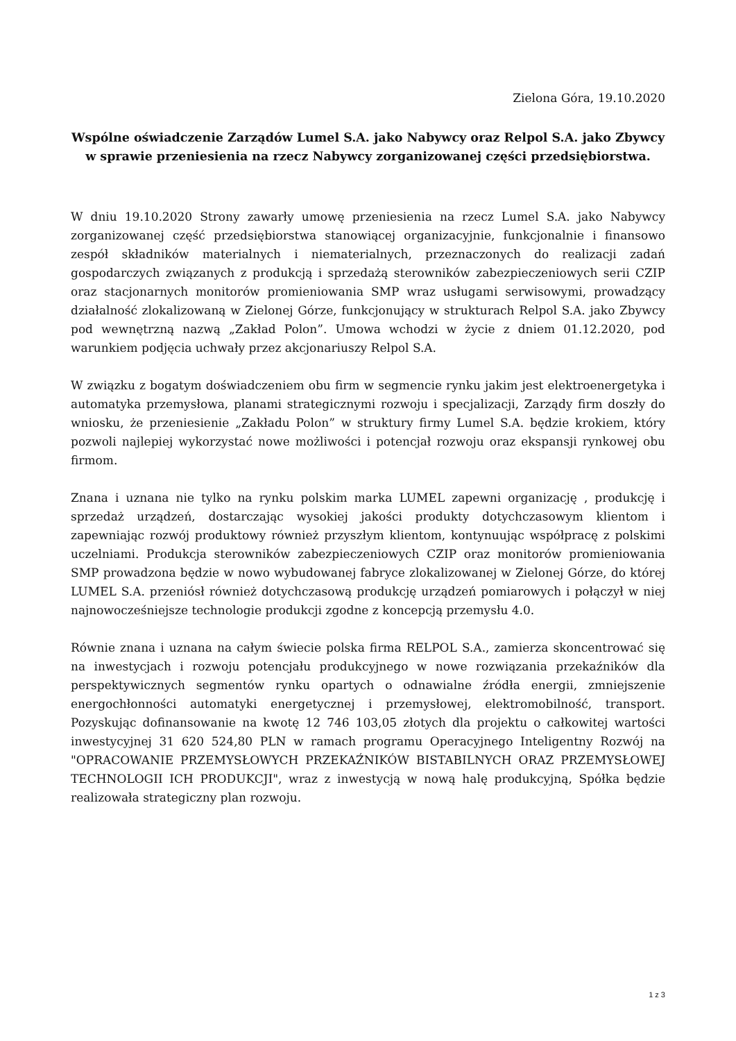Zielona Góra, 19.10.2020
Wspólne oświadczenie Zarządów Lumel S.A. jako Nabywcy oraz Relpol S.A. jako Zbywcy w sprawie przeniesienia na rzecz Nabywcy zorganizowanej części przedsiębiorstwa.
W dniu 19.10.2020 Strony zawarły umowę przeniesienia na rzecz Lumel S.A. jako Nabywcy zorganizowanej część przedsiębiorstwa stanowiącej organizacyjnie, funkcjonalnie i finansowo zespół składników materialnych i niematerialnych, przeznaczonych do realizacji zadań gospodarczych związanych z produkcją i sprzedażą sterowników zabezpieczeniowych serii CZIP oraz stacjonarnych monitorów promieniowania SMP wraz usługami serwisowymi, prowadzący działalność zlokalizowaną w Zielonej Górze, funkcjonujący w strukturach Relpol S.A. jako Zbywcy pod wewnętrzną nazwą „Zakład Polon”. Umowa wchodzi w życie z dniem 01.12.2020, pod warunkiem podjęcia uchwały przez akcjonariuszy Relpol S.A.
W związku z bogatym doświadczeniem obu firm w segmencie rynku jakim jest elektroenergetyka i automatyka przemysłowa, planami strategicznymi rozwoju i specjalizacji, Zarządy firm doszły do wniosku, że przeniesienie „Zakładu Polon” w struktury firmy Lumel S.A. będzie krokiem, który pozwoli najlepiej wykorzystać nowe możliwości i potencjał rozwoju oraz ekspansji rynkowej obu firmom.
Znana i uznana nie tylko na rynku polskim marka LUMEL zapewni organizację , produkcję i sprzedaż urządzeń, dostarczając wysokiej jakości produkty dotychczasowym klientom i zapewniając rozwój produktowy również przyszłym klientom, kontynuując współpracę z polskimi uczelniami. Produkcja sterowników zabezpieczeniowych CZIP oraz monitorów promieniowania SMP prowadzona będzie w nowo wybudowanej fabryce zlokalizowanej w Zielonej Górze, do której LUMEL S.A. przeniósł również dotychczasową produkcję urządzeń pomiarowych i połączył w niej najnowocześniejsze technologie produkcji zgodne z koncepcją przemysłu 4.0.
Równie znana i uznana na całym świecie polska firma RELPOL S.A., zamierza skoncentrować się na inwestycjach i rozwoju potencjału produkcyjnego w nowe rozwiązania przekaźników dla perspektywicznych segmentów rynku opartych o odnawialne źródła energii, zmniejszenie energochłonności automatyki energetycznej i przemysłowej, elektromobilność, transport. Pozyskując dofinansowanie na kwotę 12 746 103,05 złotych dla projektu o całkowitej wartości inwestycyjnej 31 620 524,80 PLN w ramach programu Operacyjnego Inteligentny Rozwój na "OPRACOWANIE PRZEMYSŁOWYCH PRZEKAŹNIKÓW BISTABILNYCH ORAZ PRZEMYSŁOWEJ TECHNOLOGII ICH PRODUKCJI", wraz z inwestycją w nową halę produkcyjną, Spółka będzie realizowała strategiczny plan rozwoju.
1 z 3